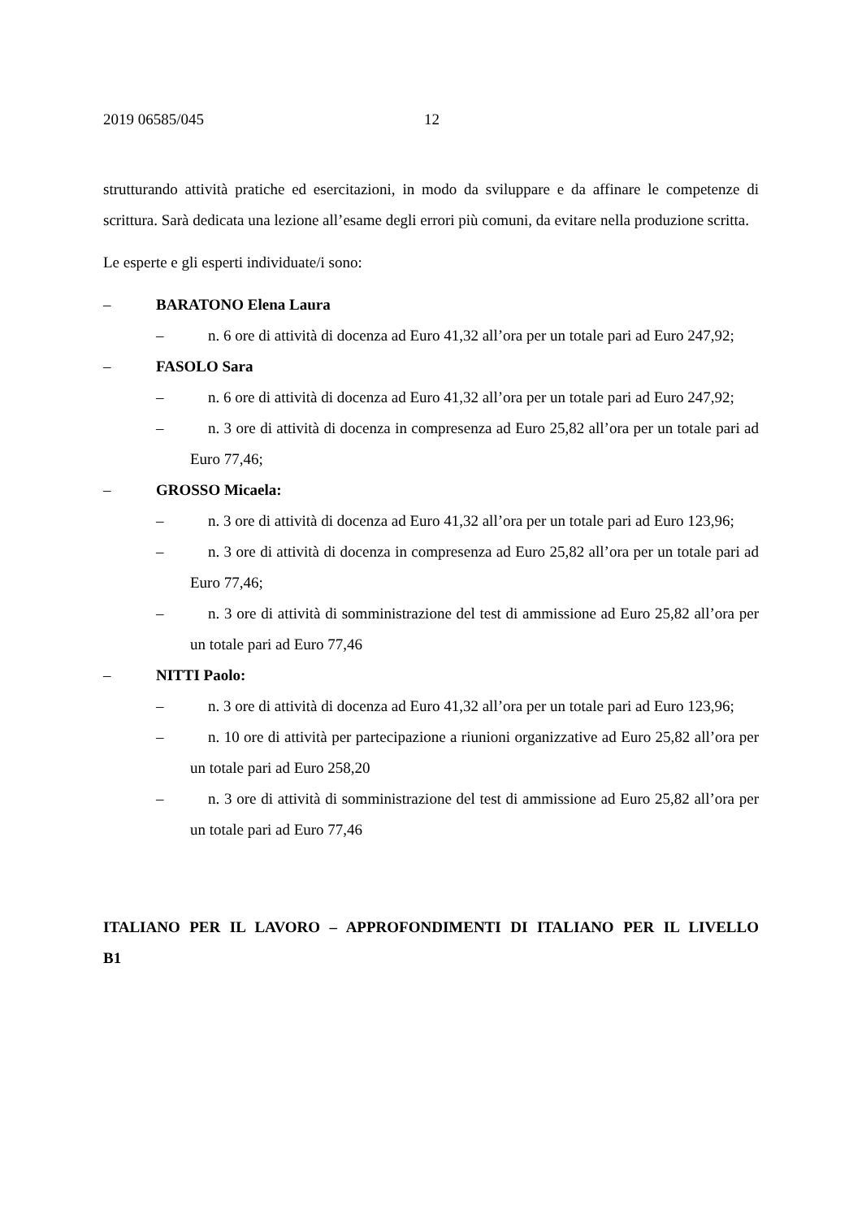2019 06585/045 12
strutturando attività pratiche ed esercitazioni, in modo da sviluppare e da affinare le competenze di scrittura. Sarà dedicata una lezione all’esame degli errori più comuni, da evitare nella produzione scritta.
Le esperte e gli esperti individuate/i sono:
– BARATONO Elena Laura
– n. 6 ore di attività di docenza ad Euro 41,32 all’ora per un totale pari ad Euro 247,92;
– FASOLO Sara
– n. 6 ore di attività di docenza ad Euro 41,32 all’ora per un totale pari ad Euro 247,92;
– n. 3 ore di attività di docenza in compresenza ad Euro 25,82 all’ora per un totale pari ad Euro 77,46;
– GROSSO Micaela:
– n. 3 ore di attività di docenza ad Euro 41,32 all’ora per un totale pari ad Euro 123,96;
– n. 3 ore di attività di docenza in compresenza ad Euro 25,82 all’ora per un totale pari ad Euro 77,46;
– n. 3 ore di attività di somministrazione del test di ammissione ad Euro 25,82 all’ora per un totale pari ad Euro 77,46
– NITTI Paolo:
– n. 3 ore di attività di docenza ad Euro 41,32 all’ora per un totale pari ad Euro 123,96;
– n. 10 ore di attività per partecipazione a riunioni organizzative ad Euro 25,82 all’ora per un totale pari ad Euro 258,20
– n. 3 ore di attività di somministrazione del test di ammissione ad Euro 25,82 all’ora per un totale pari ad Euro 77,46
ITALIANO PER IL LAVORO – APPROFONDIMENTI DI ITALIANO PER IL LIVELLO B1